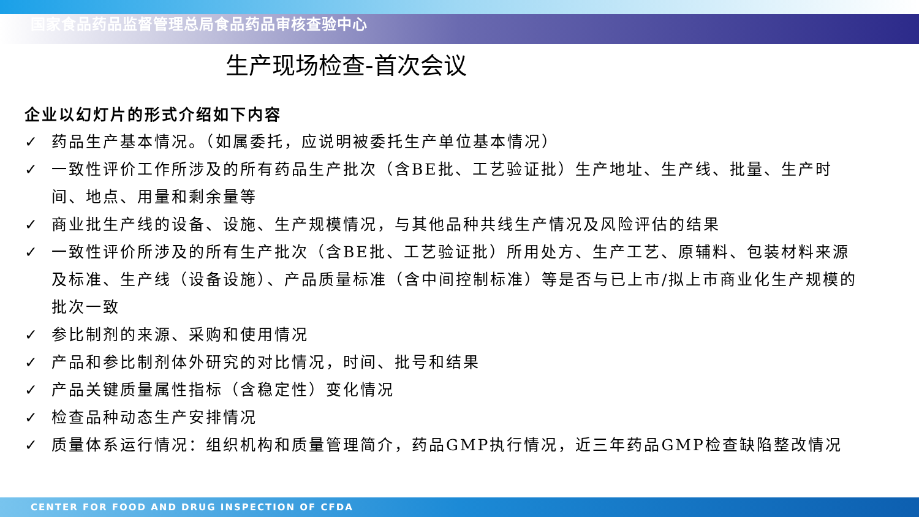国家食品药品监督管理总局食品药品审核查验中心
生产现场检查-首次会议
企业以幻灯片的形式介绍如下内容
✓ 药品生产基本情况。（如属委托，应说明被委托生产单位基本情况）
✓ 一致性评价工作所涉及的所有药品生产批次（含BE批、工艺验证批）生产地址、生产线、批量、生产时间、地点、用量和剩余量等
✓ 商业批生产线的设备、设施、生产规模情况，与其他品种共线生产情况及风险评估的结果
✓ 一致性评价所涉及的所有生产批次（含BE批、工艺验证批）所用处方、生产工艺、原辅料、包装材料来源及标准、生产线（设备设施）、产品质量标准（含中间控制标准）等是否与已上市/拟上市商业化生产规模的批次一致
✓ 参比制剂的来源、采购和使用情况
✓ 产品和参比制剂体外研究的对比情况，时间、批号和结果
✓ 产品关键质量属性指标（含稳定性）变化情况
✓ 检查品种动态生产安排情况
✓ 质量体系运行情况：组织机构和质量管理简介，药品GMP执行情况，近三年药品GMP检查缺陷整改情况
CENTER FOR FOOD AND DRUG INSPECTION OF CFDA